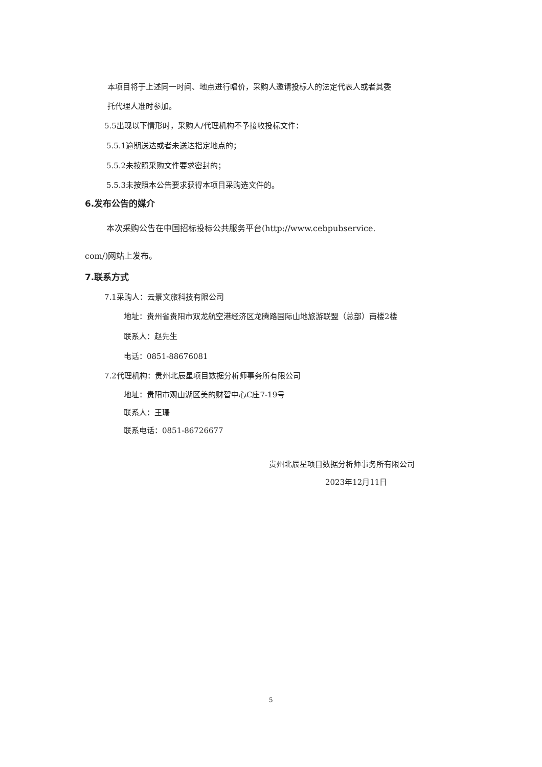本项目将于上述同一时间、地点进行唱价，采购人邀请投标人的法定代表人或者其委
托代理人准时参加。
5.5出现以下情形时，采购人/代理机构不予接收投标文件：
5.5.1逾期送达或者未送达指定地点的；
5.5.2未按照采购文件要求密封的；
5.5.3未按照本公告要求获得本项目采购选文件的。
6.发布公告的媒介
本次采购公告在中国招标投标公共服务平台(http://www.cebpubservice.
com/)网站上发布。
7.联系方式
7.1采购人：云景文旅科技有限公司
地址：贵州省贵阳市双龙航空港经济区龙腾路国际山地旅游联盟（总部）南楼2楼
联系人：赵先生
电话：0851-88676081
7.2代理机构：贵州北辰星项目数据分析师事务所有限公司
地址：贵阳市观山湖区美的财智中心C座7-19号
联系人：王珊
联系电话：0851-86726677
贵州北辰星项目数据分析师事务所有限公司
2023年12月11日
5